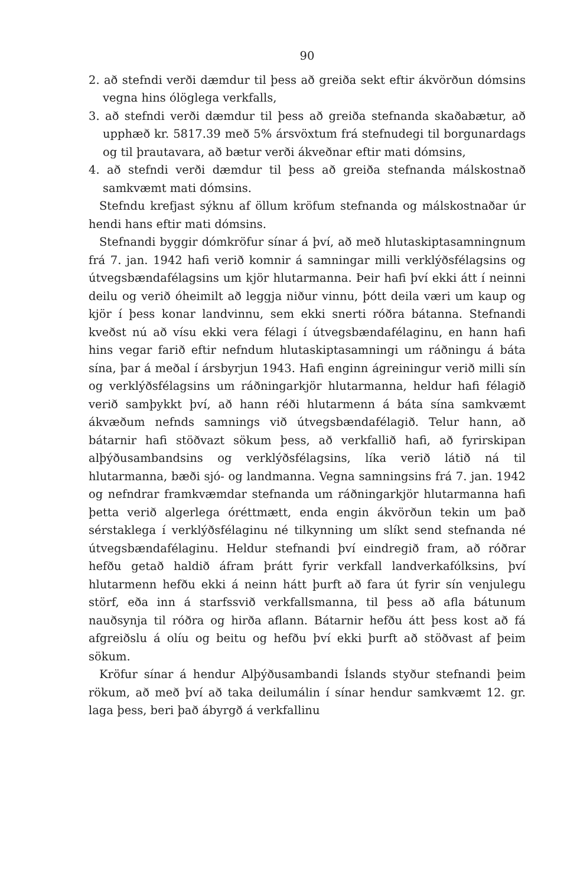90
2. að stefndi verði dæmdur til þess að greiða sekt eftir ákvörðun dómsins vegna hins ólöglega verkfalls,
3. að stefndi verði dæmdur til þess að greiða stefnanda skaðabætur, að upphæð kr. 5817.39 með 5% ársvöxtum frá stefnudegi til borgunardags og til þrautavara, að bætur verði ákveðnar eftir mati dómsins,
4. að stefndi verði dæmdur til þess að greiða stefnanda málskostnað samkvæmt mati dómsins.
Stefndu krefjast sýknu af öllum kröfum stefnanda og málskostnaðar úr hendi hans eftir mati dómsins.
Stefnandi byggir dómkröfur sínar á því, að með hlutaskiptasamningnum frá 7. jan. 1942 hafi verið komnir á samningar milli verklýðsfélagsins og útvegsbændafélagsins um kjör hlutarmanna. Þeir hafi því ekki átt í neinni deilu og verið óheimilt að leggja niður vinnu, þótt deila væri um kaup og kjör í þess konar landvinnu, sem ekki snerti róðra bátanna. Stefnandi kveðst nú að vísu ekki vera félagi í útvegsbændafélaginu, en hann hafi hins vegar farið eftir nefndum hlutaskiptasamningi um ráðningu á báta sína, þar á meðal í ársbyrjun 1943. Hafi enginn ágreiningur verið milli sín og verklýðsfélagsins um ráðningarkjör hlutarmanna, heldur hafi félagið verið samþykkt því, að hann réði hlutarmenn á báta sína samkvæmt ákvæðum nefnds samnings við útvegsbændafélagið. Telur hann, að bátarnir hafi stöðvazt sökum þess, að verkfallið hafi, að fyrirskipan alþýðusambandsins og verklýðsfélagsins, líka verið látið ná til hlutarmanna, bæði sjó- og landmanna. Vegna samningsins frá 7. jan. 1942 og nefndrar framkvæmdar stefnanda um ráðningarkjör hlutarmanna hafi þetta verið algerlega óréttmætt, enda engin ákvörðun tekin um það sérstaklega í verklýðsfélaginu né tilkynning um slíkt send stefnanda né útvegsbændafélaginu. Heldur stefnandi því eindregið fram, að róðrar hefðu getað haldið áfram þrátt fyrir verkfall landverkafólksins, því hlutarmenn hefðu ekki á neinn hátt þurft að fara út fyrir sín venjulegu störf, eða inn á starfssvið verkfallsmanna, til þess að afla bátunum nauðsynja til róðra og hirða aflann. Bátarnir hefðu átt þess kost að fá afgreiðslu á olíu og beitu og hefðu því ekki þurft að stöðvast af þeim sökum.
Kröfur sínar á hendur Alþýðusambandi Íslands styður stefnandi þeim rökum, að með því að taka deilumálin í sínar hendur samkvæmt 12. gr. laga þess, beri það ábyrgð á verkfallinu